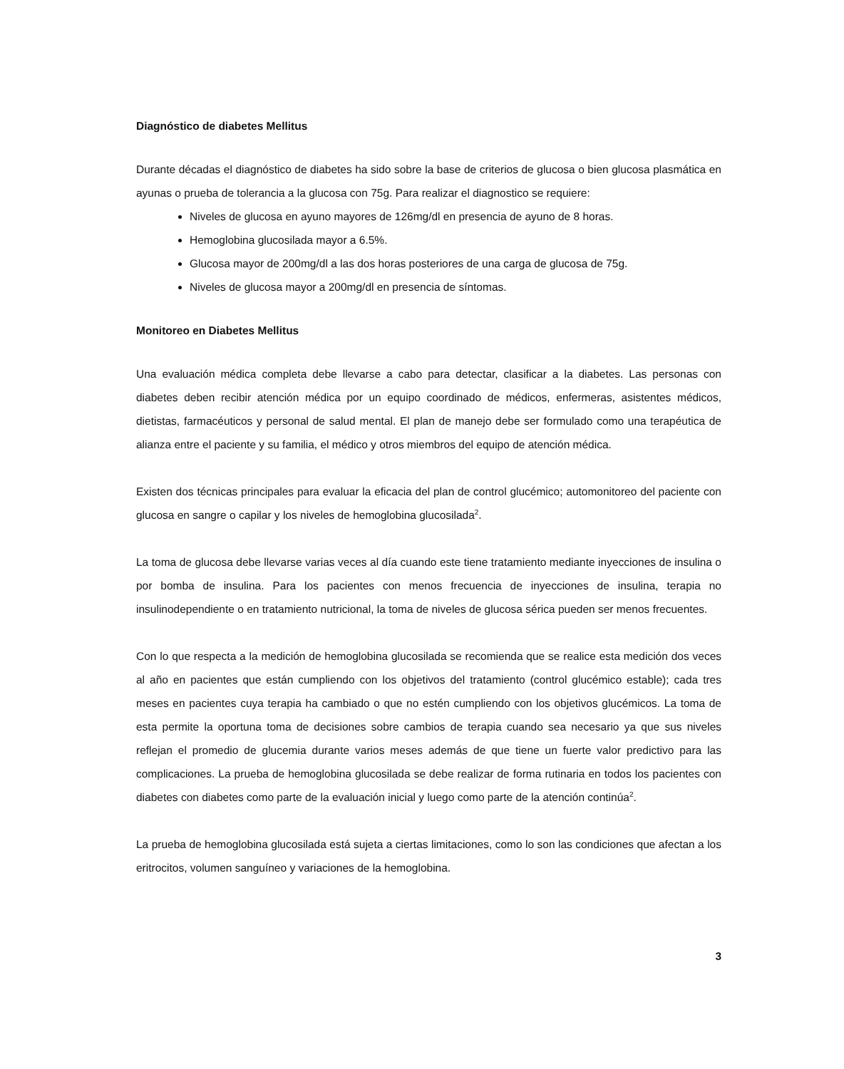Diagnóstico de diabetes Mellitus
Durante décadas el diagnóstico de diabetes ha sido sobre la base de criterios de glucosa o bien glucosa plasmática en ayunas o prueba de tolerancia a la glucosa con 75g. Para realizar el diagnostico se requiere:
Niveles de glucosa en ayuno mayores de 126mg/dl en presencia de ayuno de 8 horas.
Hemoglobina glucosilada mayor a 6.5%.
Glucosa mayor de 200mg/dl a las dos horas posteriores de una carga de glucosa de 75g.
Niveles de glucosa mayor a 200mg/dl en presencia de síntomas.
Monitoreo en Diabetes Mellitus
Una evaluación médica completa debe llevarse a cabo para detectar, clasificar a la diabetes. Las personas con diabetes deben recibir atención médica por un equipo coordinado de médicos, enfermeras, asistentes médicos, dietistas, farmacéuticos y personal de salud mental. El plan de manejo debe ser formulado como una terapéutica de alianza entre el paciente y su familia, el médico y otros miembros del equipo de atención médica.
Existen dos técnicas principales para evaluar la eficacia del plan de control glucémico; automonitoreo del paciente con glucosa en sangre o capilar y los niveles de hemoglobina glucosilada<sup>2</sup>.
La toma de glucosa debe llevarse varias veces al día cuando este tiene tratamiento mediante inyecciones de insulina o por bomba de insulina. Para los pacientes con menos frecuencia de inyecciones de insulina, terapia no insulinodependiente o en tratamiento nutricional, la toma de niveles de glucosa sérica pueden ser menos frecuentes.
Con lo que respecta a la medición de hemoglobina glucosilada se recomienda que se realice esta medición dos veces al año en pacientes que están cumpliendo con los objetivos del tratamiento (control glucémico estable); cada tres meses en pacientes cuya terapia ha cambiado o que no estén cumpliendo con los objetivos glucémicos. La toma de esta permite la oportuna toma de decisiones sobre cambios de terapia cuando sea necesario ya que sus niveles reflejan el promedio de glucemia durante varios meses además de que tiene un fuerte valor predictivo para las complicaciones. La prueba de hemoglobina glucosilada se debe realizar de forma rutinaria en todos los pacientes con diabetes con diabetes como parte de la evaluación inicial y luego como parte de la atención continúa<sup>2</sup>.
La prueba de hemoglobina glucosilada está sujeta a ciertas limitaciones, como lo son las condiciones que afectan a los eritrocitos, volumen sanguíneo y variaciones de la hemoglobina.
3